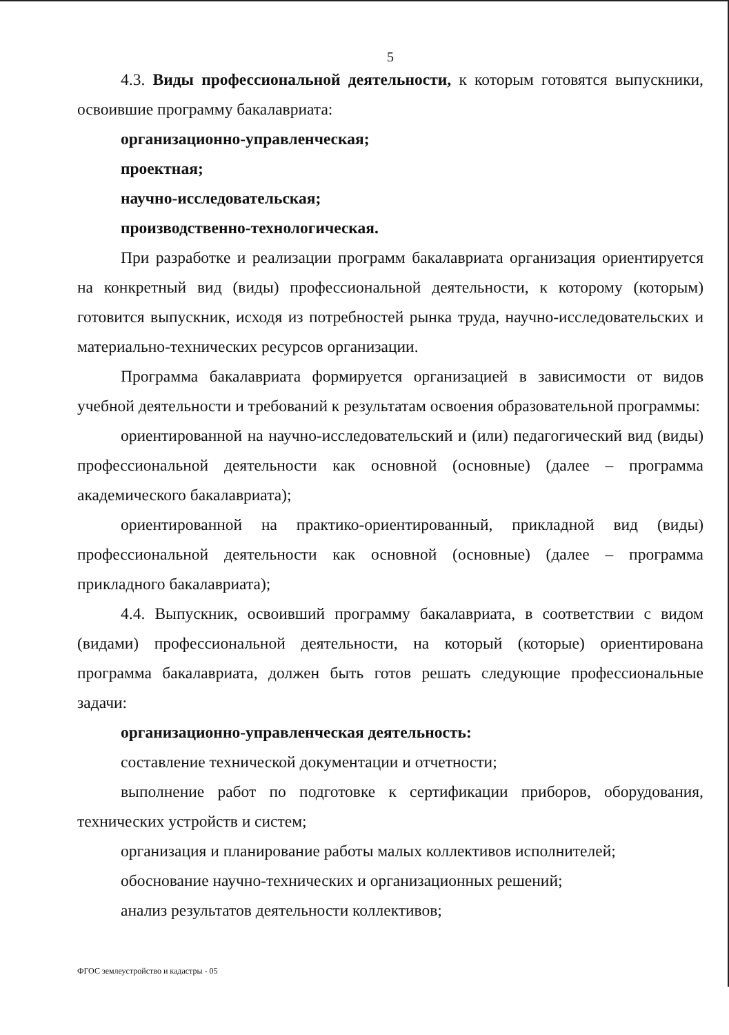5
4.3. Виды профессиональной деятельности, к которым готовятся выпускники, освоившие программу бакалавриата:
организационно-управленческая;
проектная;
научно-исследовательская;
производственно-технологическая.
При разработке и реализации программ бакалавриата организация ориентируется на конкретный вид (виды) профессиональной деятельности, к которому (которым) готовится выпускник, исходя из потребностей рынка труда, научно-исследовательских и материально-технических ресурсов организации.
Программа бакалавриата формируется организацией в зависимости от видов учебной деятельности и требований к результатам освоения образовательной программы:
ориентированной на научно-исследовательский и (или) педагогический вид (виды) профессиональной деятельности как основной (основные) (далее – программа академического бакалавриата);
ориентированной на практико-ориентированный, прикладной вид (виды) профессиональной деятельности как основной (основные) (далее – программа прикладного бакалавриата);
4.4. Выпускник, освоивший программу бакалавриата, в соответствии с видом (видами) профессиональной деятельности, на который (которые) ориентирована программа бакалавриата, должен быть готов решать следующие профессиональные задачи:
организационно-управленческая деятельность:
составление технической документации и отчетности;
выполнение работ по подготовке к сертификации приборов, оборудования, технических устройств и систем;
организация и планирование работы малых коллективов исполнителей;
обоснование научно-технических и организационных решений;
анализ результатов деятельности коллективов;
ФГОС землеустройство и кадастры - 05